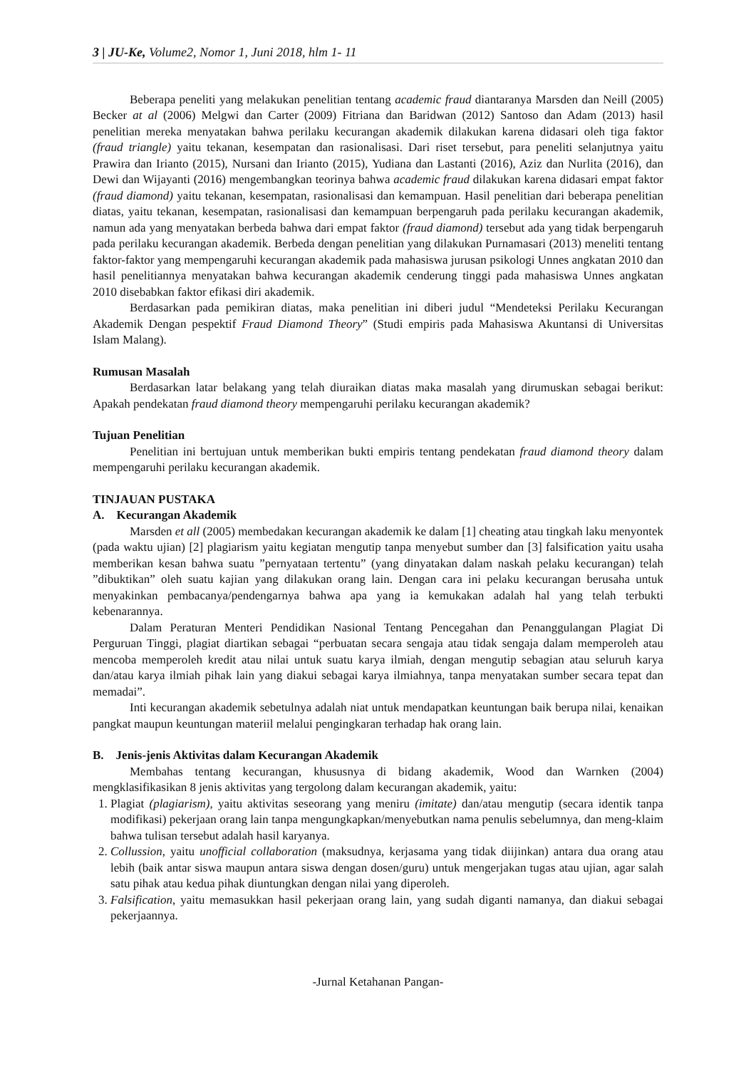3 | JU-Ke, Volume2, Nomor 1, Juni 2018, hlm 1- 11
Beberapa peneliti yang melakukan penelitian tentang academic fraud diantaranya Marsden dan Neill (2005) Becker at al (2006) Melgwi dan Carter (2009) Fitriana dan Baridwan (2012) Santoso dan Adam (2013) hasil penelitian mereka menyatakan bahwa perilaku kecurangan akademik dilakukan karena didasari oleh tiga faktor (fraud triangle) yaitu tekanan, kesempatan dan rasionalisasi. Dari riset tersebut, para peneliti selanjutnya yaitu Prawira dan Irianto (2015), Nursani dan Irianto (2015), Yudiana dan Lastanti (2016), Aziz dan Nurlita (2016), dan Dewi dan Wijayanti (2016) mengembangkan teorinya bahwa academic fraud dilakukan karena didasari empat faktor (fraud diamond) yaitu tekanan, kesempatan, rasionalisasi dan kemampuan. Hasil penelitian dari beberapa penelitian diatas, yaitu tekanan, kesempatan, rasionalisasi dan kemampuan berpengaruh pada perilaku kecurangan akademik, namun ada yang menyatakan berbeda bahwa dari empat faktor (fraud diamond) tersebut ada yang tidak berpengaruh pada perilaku kecurangan akademik. Berbeda dengan penelitian yang dilakukan Purnamasari (2013) meneliti tentang faktor-faktor yang mempengaruhi kecurangan akademik pada mahasiswa jurusan psikologi Unnes angkatan 2010 dan hasil penelitiannya menyatakan bahwa kecurangan akademik cenderung tinggi pada mahasiswa Unnes angkatan 2010 disebabkan faktor efikasi diri akademik.
Berdasarkan pada pemikiran diatas, maka penelitian ini diberi judul “Mendeteksi Perilaku Kecurangan Akademik Dengan pespektif Fraud Diamond Theory” (Studi empiris pada Mahasiswa Akuntansi di Universitas Islam Malang).
Rumusan Masalah
Berdasarkan latar belakang yang telah diuraikan diatas maka masalah yang dirumuskan sebagai berikut: Apakah pendekatan fraud diamond theory mempengaruhi perilaku kecurangan akademik?
Tujuan Penelitian
Penelitian ini bertujuan untuk memberikan bukti empiris tentang pendekatan fraud diamond theory dalam mempengaruhi perilaku kecurangan akademik.
TINJAUAN PUSTAKA
A. Kecurangan Akademik
Marsden et all (2005) membedakan kecurangan akademik ke dalam [1] cheating atau tingkah laku menyontek (pada waktu ujian) [2] plagiarism yaitu kegiatan mengutip tanpa menyebut sumber dan [3] falsification yaitu usaha memberikan kesan bahwa suatu ”pernyataan tertentu” (yang dinyatakan dalam naskah pelaku kecurangan) telah ”dibuktikan” oleh suatu kajian yang dilakukan orang lain. Dengan cara ini pelaku kecurangan berusaha untuk menyakinkan pembacanya/pendengarnya bahwa apa yang ia kemukakan adalah hal yang telah terbukti kebenarannya.
Dalam Peraturan Menteri Pendidikan Nasional Tentang Pencegahan dan Penanggulangan Plagiat Di Perguruan Tinggi, plagiat diartikan sebagai “perbuatan secara sengaja atau tidak sengaja dalam memperoleh atau mencoba memperoleh kredit atau nilai untuk suatu karya ilmiah, dengan mengutip sebagian atau seluruh karya dan/atau karya ilmiah pihak lain yang diakui sebagai karya ilmiahnya, tanpa menyatakan sumber secara tepat dan memadai”.
Inti kecurangan akademik sebetulnya adalah niat untuk mendapatkan keuntungan baik berupa nilai, kenaikan pangkat maupun keuntungan materiil melalui pengingkaran terhadap hak orang lain.
B. Jenis-jenis Aktivitas dalam Kecurangan Akademik
Membahas tentang kecurangan, khususnya di bidang akademik, Wood dan Warnken (2004) mengklasifikasikan 8 jenis aktivitas yang tergolong dalam kecurangan akademik, yaitu:
1. Plagiat (plagiarism), yaitu aktivitas seseorang yang meniru (imitate) dan/atau mengutip (secara identik tanpa modifikasi) pekerjaan orang lain tanpa mengungkapkan/menyebutkan nama penulis sebelumnya, dan meng-klaim bahwa tulisan tersebut adalah hasil karyanya.
2. Collussion, yaitu unofficial collaboration (maksudnya, kerjasama yang tidak diijinkan) antara dua orang atau lebih (baik antar siswa maupun antara siswa dengan dosen/guru) untuk mengerjakan tugas atau ujian, agar salah satu pihak atau kedua pihak diuntungkan dengan nilai yang diperoleh.
3. Falsification, yaitu memasukkan hasil pekerjaan orang lain, yang sudah diganti namanya, dan diakui sebagai pekerjaannya.
-Jurnal Ketahanan Pangan-